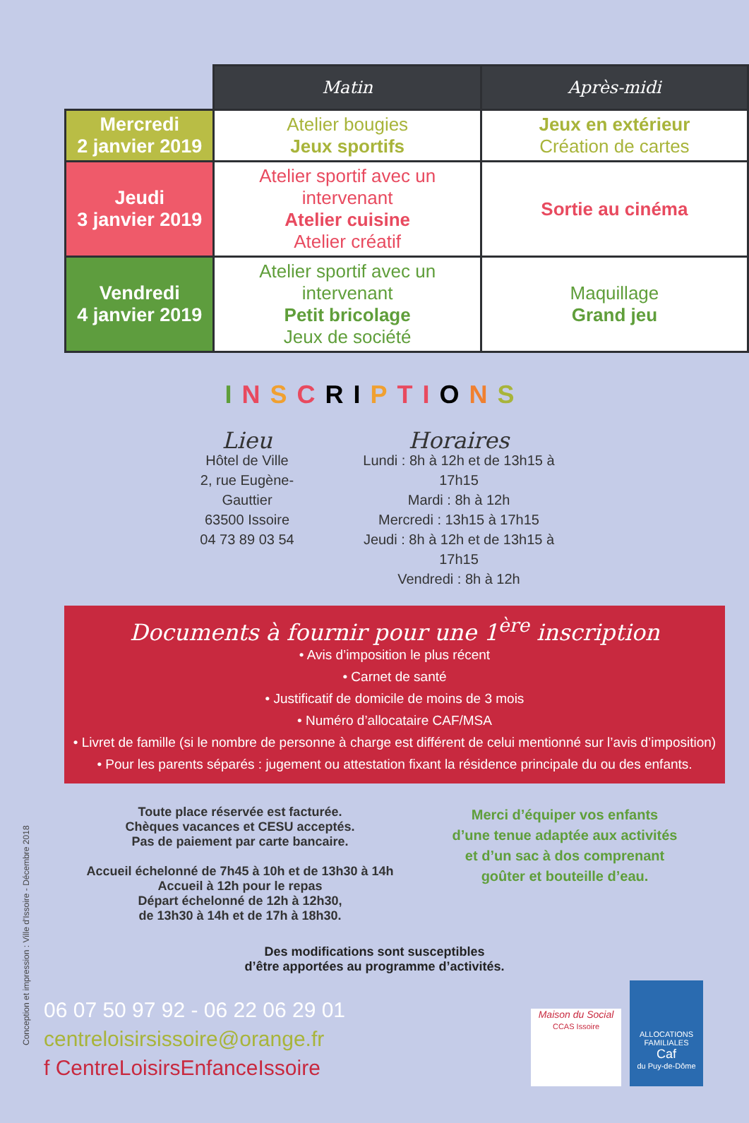| | Matin | Après-midi |
| --- | --- | --- |
| Mercredi 2 janvier 2019 | Atelier bougies Jeux sportifs | Jeux en extérieur Création de cartes |
| Jeudi 3 janvier 2019 | Atelier sportif avec un intervenant Atelier cuisine Atelier créatif | Sortie au cinéma |
| Vendredi 4 janvier 2019 | Atelier sportif avec un intervenant Petit bricolage Jeux de société | Maquillage Grand jeu |
INSCRIPTIONS
Lieu
Hôtel de Ville
2, rue Eugène-Gauttier
63500 Issoire
04 73 89 03 54
Horaires
Lundi : 8h à 12h et de 13h15 à 17h15
Mardi : 8h à 12h
Mercredi : 13h15 à 17h15
Jeudi : 8h à 12h et de 13h15 à 17h15
Vendredi : 8h à 12h
Documents à fournir pour une 1<sup>ère</sup> inscription
• Avis d’imposition le plus récent
• Carnet de santé
• Justificatif de domicile de moins de 3 mois
• Numéro d’allocataire CAF/MSA
• Livret de famille (si le nombre de personne à charge est différent de celui mentionné sur l’avis d’imposition)
• Pour les parents séparés : jugement ou attestation fixant la résidence principale du ou des enfants.
Toute place réservée est facturée.
Chèques vacances et CESU acceptés.
Pas de paiement par carte bancaire.
Accueil échelonné de 7h45 à 10h et de 13h30 à 14h
Accueil à 12h pour le repas
Départ échelonné de 12h à 12h30,
de 13h30 à 14h et de 17h à 18h30.
Merci d’équiper vos enfants d’une tenue adaptée aux activités et d’un sac à dos comprenant goûter et bouteille d’eau.
Des modifications sont susceptibles
d’être apportées au programme d’activités.
Conception et impression : Ville d'Issoire - Décembre 2018
06 07 50 97 92 - 06 22 06 29 01
centreloisirsissoire@orange.fr
f CentreLoisirsEnfanceIssoire
Maison du Social
CCAS Issoire
ALLOCATIONS FAMILIALES
Caf
du Puy-de-Dôme